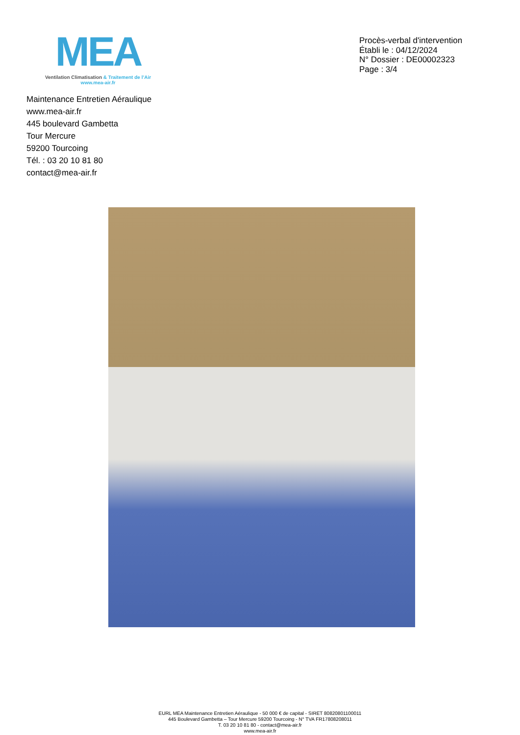MEA
Ventilation Climatisation & Traitement de l’Air
www.mea-air.fr
Procès-verbal d'intervention
Établi le : 04/12/2024
N° Dossier : DE00002323
Page : 3/4
Maintenance Entretien Aéraulique
www.mea-air.fr
445 boulevard Gambetta
Tour Mercure
59200 Tourcoing
Tél. : 03 20 10 81 80
contact@mea-air.fr
EURL MEA Maintenance Entretien Aéraulique - 50 000 € de capital - SIRET 80820801100011
445 Boulevard Gambetta – Tour Mercure 59200 Tourcoing - N° TVA FR17808208011
T. 03 20 10 81 80 - contact@mea-air.fr
www.mea-air.fr